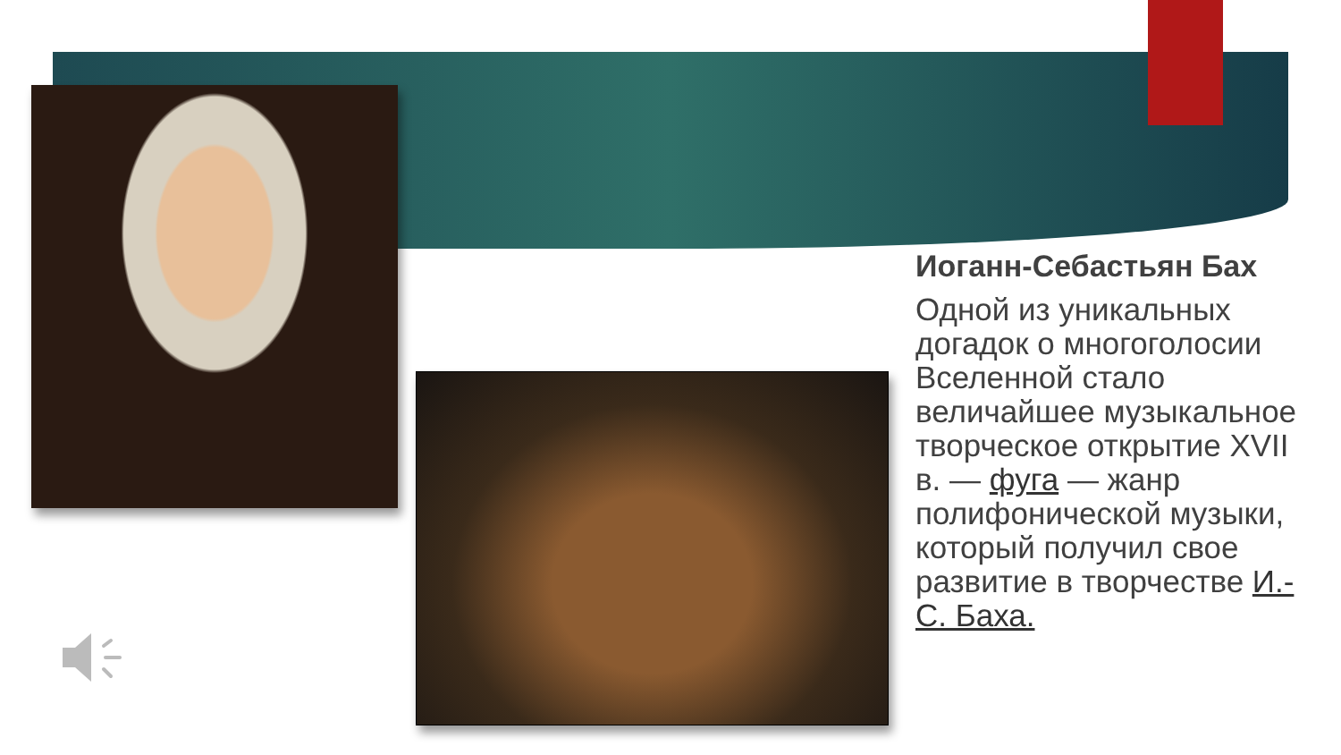Иоганн-Себастьян Бах
Одной из уникальных догадок о многоголосии Вселенной стало величайшее музыкальное творческое открытие XVII в. — фуга — жанр полифонической музыки, который получил свое развитие в творчестве И.-С. Баха.